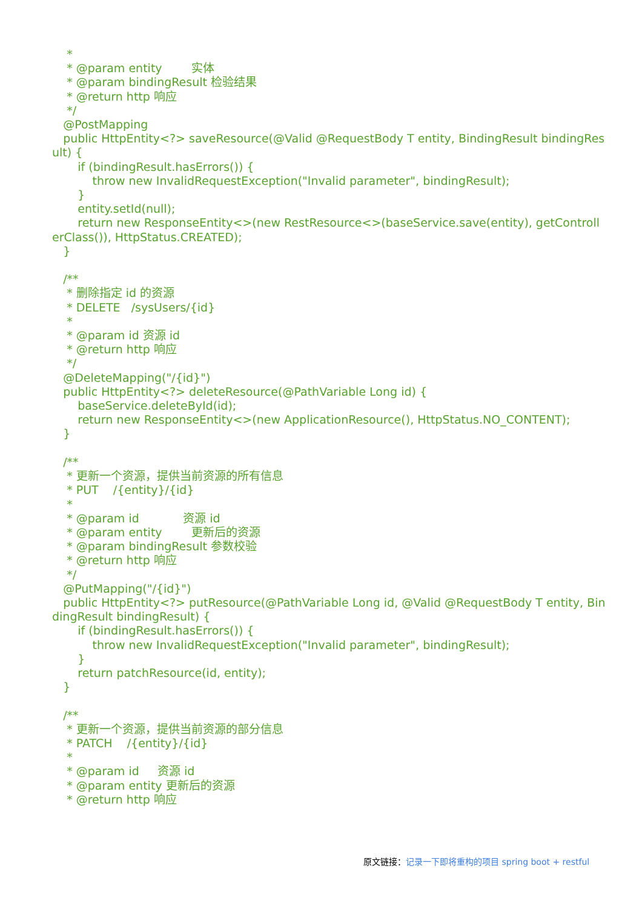* * @param entity 实体 * @param bindingResult 检验结果 * @return http 响应 */ @PostMapping public HttpEntity<?> saveResource(@Valid @RequestBody T entity, BindingResult bindingResult) { if (bindingResult.hasErrors()) { throw new InvalidRequestException("Invalid parameter", bindingResult); } entity.setId(null); return new ResponseEntity<>(new RestResource<>(baseService.save(entity), getControllerClass()), HttpStatus.CREATED); } /** * 删除指定 id 的资源 * DELETE /sysUsers/{id} * * @param id 资源 id * @return http 响应 */ @DeleteMapping("/{id}") public HttpEntity<?> deleteResource(@PathVariable Long id) { baseService.deleteById(id); return new ResponseEntity<>(new ApplicationResource(), HttpStatus.NO_CONTENT); } /** * 更新一个资源，提供当前资源的所有信息 * PUT /{entity}/{id} * * @param id 资源 id * @param entity 更新后的资源 * @param bindingResult 参数校验 * @return http 响应 */ @PutMapping("/{id}") public HttpEntity<?> putResource(@PathVariable Long id, @Valid @RequestBody T entity, BindingResult bindingResult) { if (bindingResult.hasErrors()) { throw new InvalidRequestException("Invalid parameter", bindingResult); } return patchResource(id, entity); } /** * 更新一个资源，提供当前资源的部分信息 * PATCH /{entity}/{id} * * @param id 资源 id * @param entity 更新后的资源 * @return http 响应
原文链接：记录一下即将重构的项目 spring boot + restful